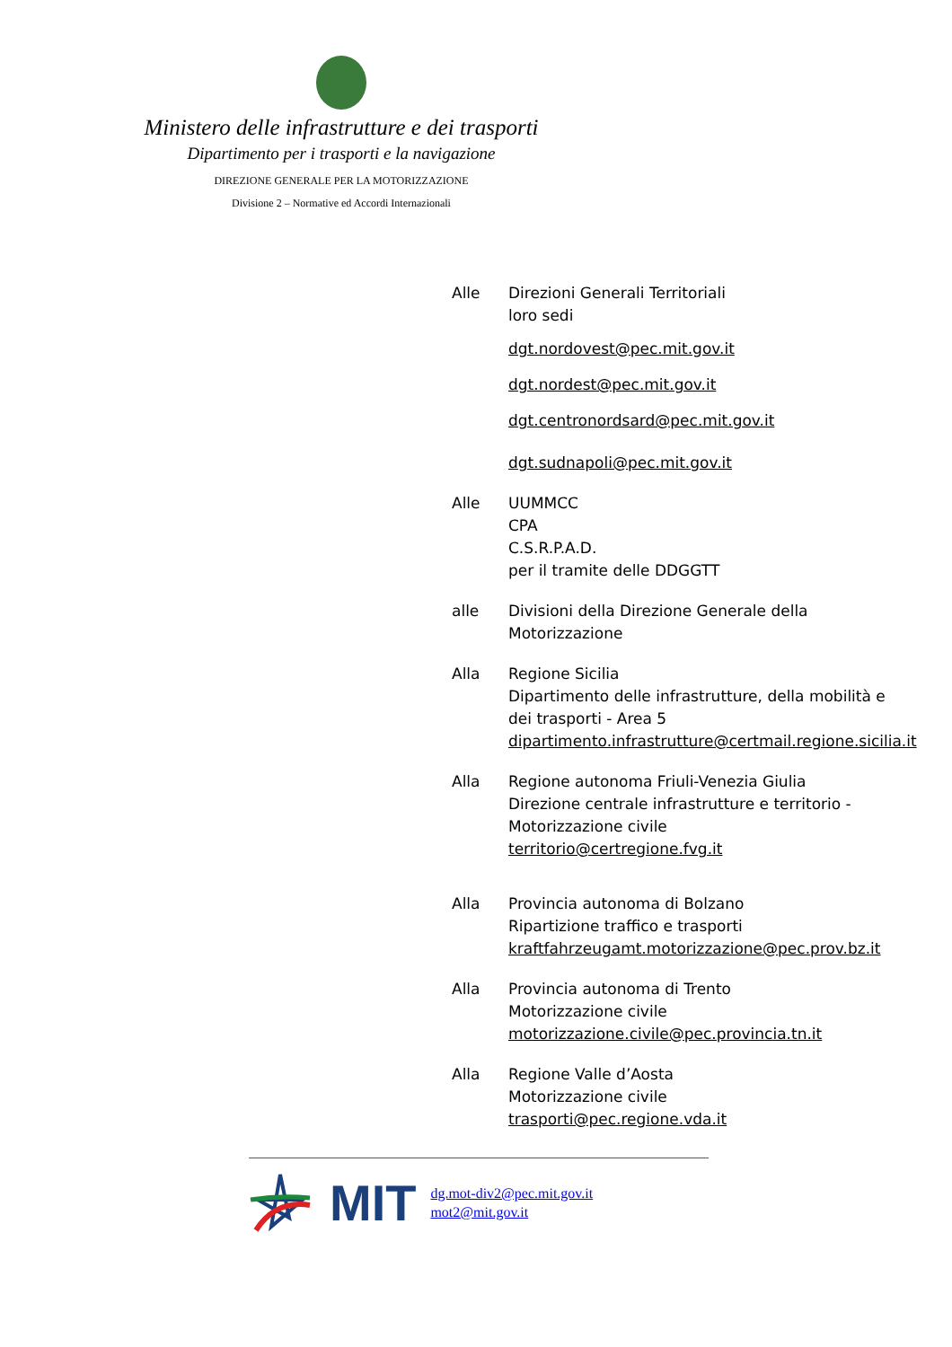Ministero delle infrastrutture e dei trasporti
Dipartimento per i trasporti e la navigazione
DIREZIONE GENERALE PER LA MOTORIZZAZIONE
Divisione 2 – Normative ed Accordi Internazionali
Alle Direzioni Generali Territoriali
loro sedi
dgt.nordovest@pec.mit.gov.it
dgt.nordest@pec.mit.gov.it
dgt.centronordsard@pec.mit.gov.it
dgt.sudnapoli@pec.mit.gov.it
Alle UUMMCC
CPA
C.S.R.P.A.D.
per il tramite delle DDGGTT
alle Divisioni della Direzione Generale della Motorizzazione
Alla Regione Sicilia
Dipartimento delle infrastrutture, della mobilità e dei trasporti - Area 5
dipartimento.infrastrutture@certmail.regione.sicilia.it
Alla Regione autonoma Friuli-Venezia Giulia
Direzione centrale infrastrutture e territorio - Motorizzazione civile
territorio@certregione.fvg.it
Alla Provincia autonoma di Bolzano
Ripartizione traffico e trasporti
kraftfahrzeugamt.motorizzazione@pec.prov.bz.it
Alla Provincia autonoma di Trento
Motorizzazione civile
motorizzazione.civile@pec.provincia.tn.it
Alla Regione Valle d’Aosta
Motorizzazione civile
trasporti@pec.regione.vda.it
MIT
dg.mot-div2@pec.mit.gov.it
mot2@mit.gov.it